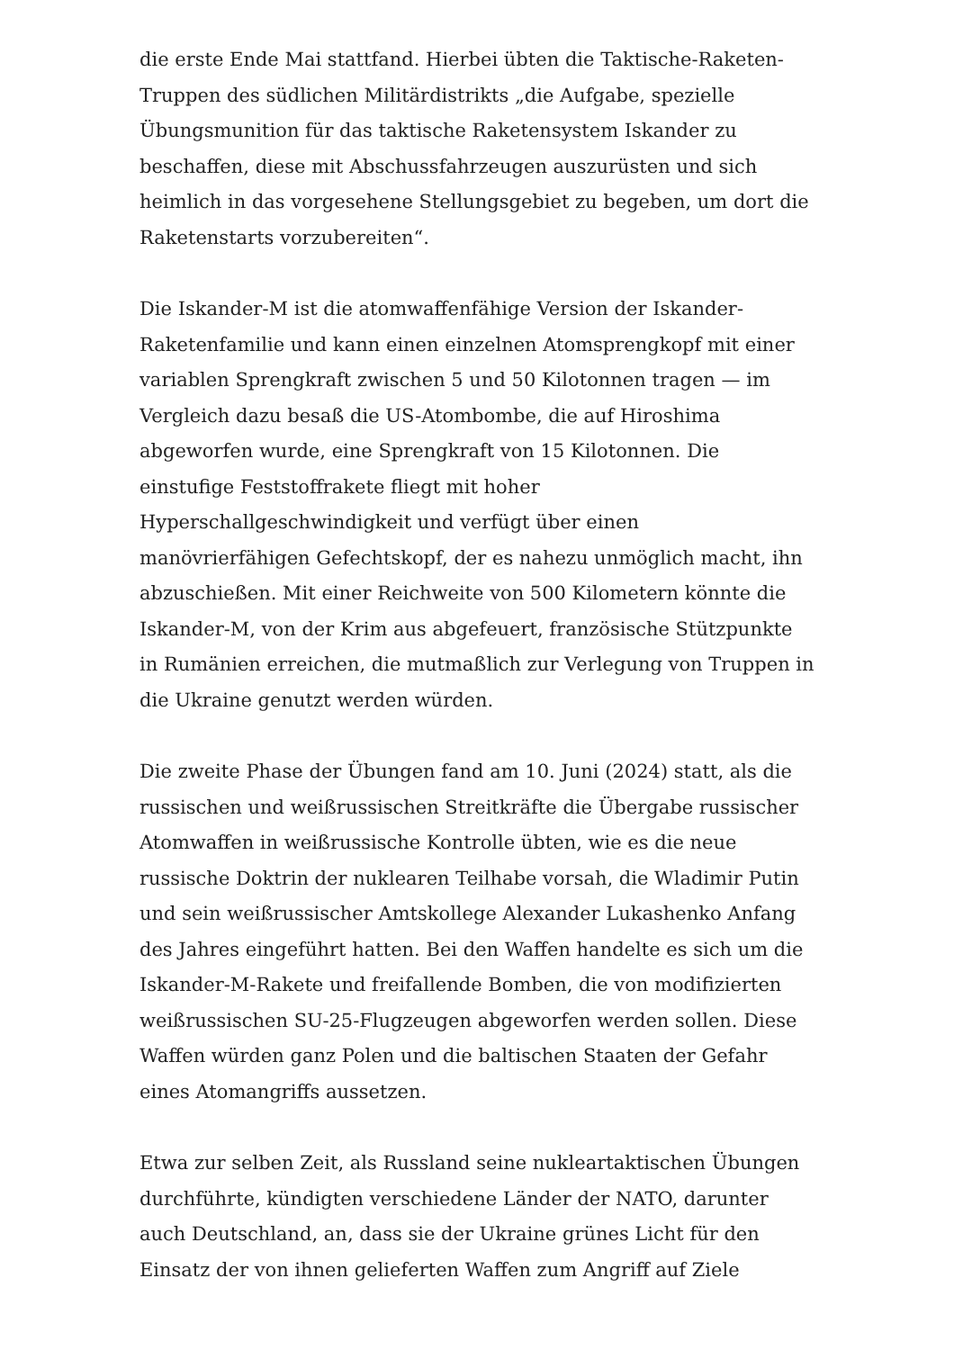die erste Ende Mai stattfand. Hierbei übten die Taktische-Raketen-Truppen des südlichen Militärdistrikts „die Aufgabe, spezielle Übungsmunition für das taktische Raketensystem Iskander zu beschaffen, diese mit Abschussfahrzeugen auszurüsten und sich heimlich in das vorgesehene Stellungsgebiet zu begeben, um dort die Raketenstarts vorzubereiten“.
Die Iskander-M ist die atomwaffenfähige Version der Iskander-Raketenfamilie und kann einen einzelnen Atomsprengkopf mit einer variablen Sprengkraft zwischen 5 und 50 Kilotonnen tragen — im Vergleich dazu besaß die US-Atombombe, die auf Hiroshima abgeworfen wurde, eine Sprengkraft von 15 Kilotonnen. Die einstufige Feststoffrakete fliegt mit hoher Hyperschallgeschwindigkeit und verfügt über einen manövrierfähigen Gefechtskopf, der es nahezu unmöglich macht, ihn abzuschießen. Mit einer Reichweite von 500 Kilometern könnte die Iskander-M, von der Krim aus abgefeuert, französische Stützpunkte in Rumänien erreichen, die mutmaßlich zur Verlegung von Truppen in die Ukraine genutzt werden würden.
Die zweite Phase der Übungen fand am 10. Juni (2024) statt, als die russischen und weißrussischen Streitkräfte die Übergabe russischer Atomwaffen in weißrussische Kontrolle übten, wie es die neue russische Doktrin der nuklearen Teilhabe vorsah, die Wladimir Putin und sein weißrussischer Amtskollege Alexander Lukashenko Anfang des Jahres eingeführt hatten. Bei den Waffen handelte es sich um die Iskander-M-Rakete und freifallende Bomben, die von modifizierten weißrussischen SU-25-Flugzeugen abgeworfen werden sollen. Diese Waffen würden ganz Polen und die baltischen Staaten der Gefahr eines Atomangriffs aussetzen.
Etwa zur selben Zeit, als Russland seine nukleartaktischen Übungen durchführte, kündigten verschiedene Länder der NATO, darunter auch Deutschland, an, dass sie der Ukraine grünes Licht für den Einsatz der von ihnen gelieferten Waffen zum Angriff auf Ziele